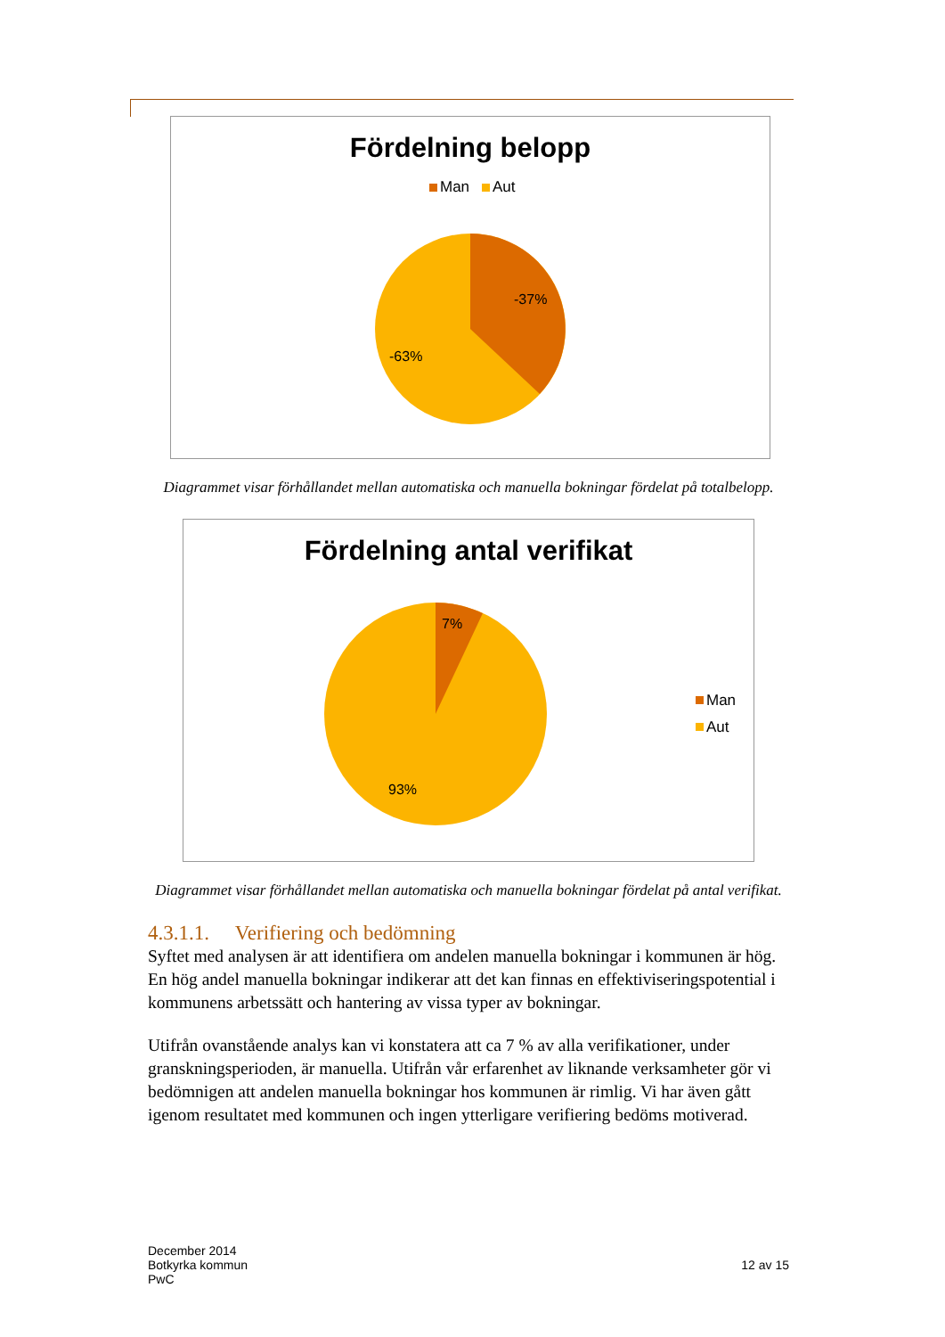Fördelning belopp
Man
Aut
-37%
-63%
Diagrammet visar förhållandet mellan automatiska och manuella bokningar fördelat på totalbelopp.
Fördelning antal verifikat
7%
93%
Man
Aut
Diagrammet visar förhållandet mellan automatiska och manuella bokningar fördelat på antal verifikat.
4.3.1.1. Verifiering och bedömning
Syftet med analysen är att identifiera om andelen manuella bokningar i kommunen är hög. En hög andel manuella bokningar indikerar att det kan finnas en effektiviseringspotential i kommunens arbetssätt och hantering av vissa typer av bokningar.
Utifrån ovanstående analys kan vi konstatera att ca 7 % av alla verifikationer, under granskningsperioden, är manuella. Utifrån vår erfarenhet av liknande verksamheter gör vi bedömnigen att andelen manuella bokningar hos kommunen är rimlig. Vi har även gått igenom resultatet med kommunen och ingen ytterligare verifiering bedöms motiverad.
December 2014
Botkyrka kommun
PwC
12 av 15